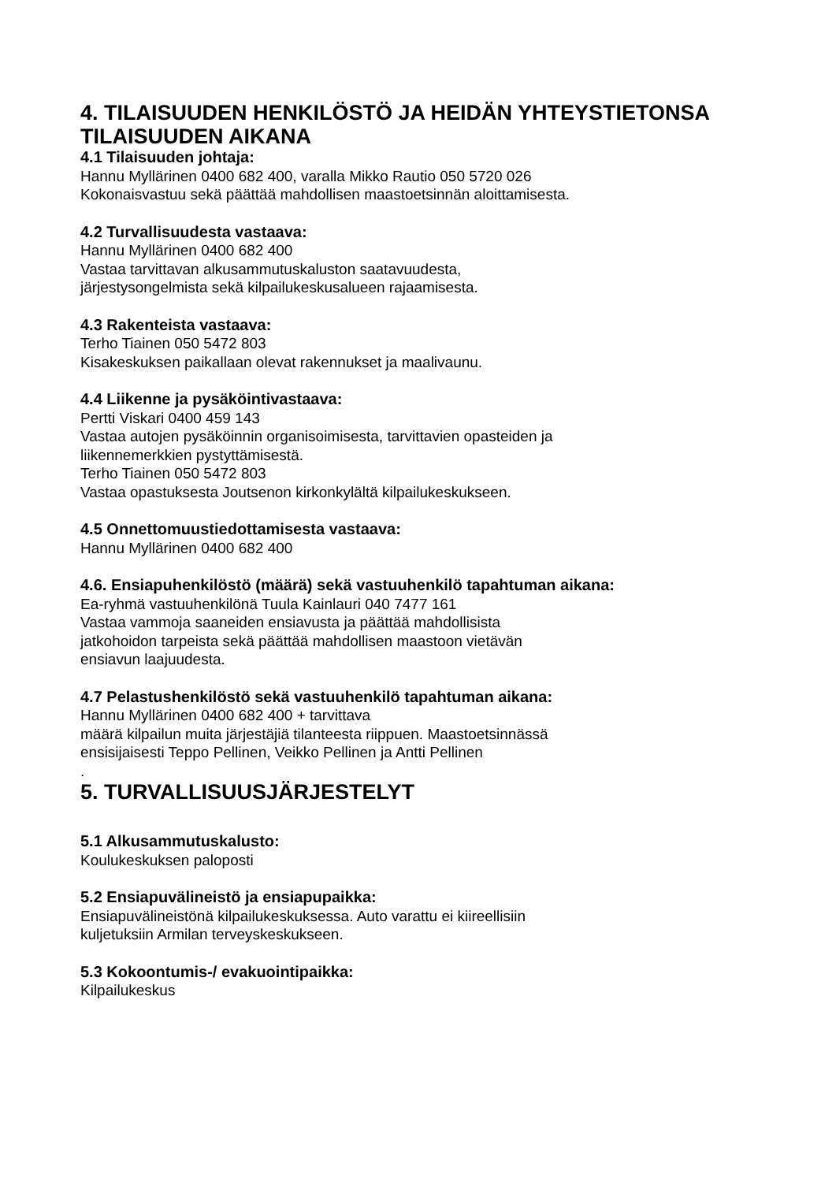4. TILAISUUDEN HENKILÖSTÖ JA HEIDÄN YHTEYSTIETONSA TILAISUUDEN AIKANA
4.1 Tilaisuuden johtaja:
Hannu Myllärinen 0400 682 400, varalla Mikko Rautio 050 5720 026
Kokonaisvastuu sekä päättää mahdollisen maastoetsinnän aloittamisesta.
4.2 Turvallisuudesta vastaava:
Hannu Myllärinen 0400 682 400
Vastaa tarvittavan alkusammutuskaluston saatavuudesta,
järjestysongelmista sekä kilpailukeskusalueen rajaamisesta.
4.3 Rakenteista vastaava:
Terho Tiainen 050 5472 803
Kisakeskuksen paikallaan olevat rakennukset ja maalivaunu.
4.4 Liikenne ja pysäköintivastaava:
Pertti Viskari 0400 459 143
Vastaa autojen pysäköinnin organisoimisesta, tarvittavien opasteiden ja
liikennemerkkien pystyttämisestä.
Terho Tiainen 050 5472 803
Vastaa opastuksesta Joutsenon kirkonkylältä kilpailukeskukseen.
4.5 Onnettomuustiedottamisesta vastaava:
Hannu Myllärinen 0400 682 400
4.6. Ensiapuhenkilöstö (määrä) sekä vastuuhenkilö tapahtuman aikana:
Ea-ryhmä vastuuhenkilönä Tuula Kainlauri 040 7477 161
Vastaa vammoja saaneiden ensiavusta ja päättää mahdollisista
jatkohoidon tarpeista sekä päättää mahdollisen maastoon vietävän
ensiavun laajuudesta.
4.7 Pelastushenkilöstö sekä vastuuhenkilö tapahtuman aikana:
Hannu Myllärinen 0400 682 400 + tarvittava
määrä kilpailun muita järjestäjiä tilanteesta riippuen. Maastoetsinnässä
ensisijaisesti Teppo Pellinen, Veikko Pellinen ja Antti Pellinen
.
5. TURVALLISUUSJÄRJESTELYT
5.1 Alkusammutuskalusto:
Koulukeskuksen paloposti
5.2 Ensiapuvälineistö ja ensiapupaikka:
Ensiapuvälineistönä kilpailukeskuksessa. Auto varattu ei kiireellisiin
kuljetuksiin Armilan terveyskeskukseen.
5.3 Kokoontumis-/ evakuointipaikka:
Kilpailukeskus